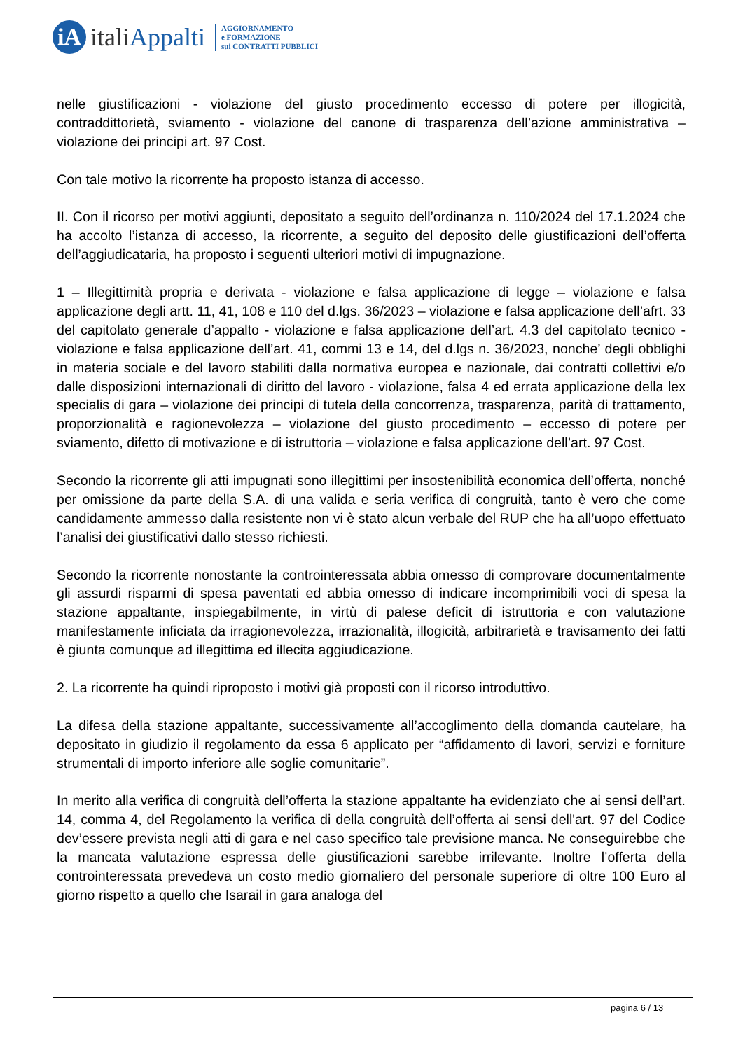iA
italiAppalti
AGGIORNAMENTO
e FORMAZIONE
sui CONTRATTI PUBBLICI
nelle giustificazioni - violazione del giusto procedimento eccesso di potere per illogicità, contraddittorietà, sviamento - violazione del canone di trasparenza dell’azione amministrativa – violazione dei principi art. 97 Cost.
Con tale motivo la ricorrente ha proposto istanza di accesso.
II. Con il ricorso per motivi aggiunti, depositato a seguito dell’ordinanza n. 110/2024 del 17.1.2024 che ha accolto l’istanza di accesso, la ricorrente, a seguito del deposito delle giustificazioni dell’offerta dell’aggiudicataria, ha proposto i seguenti ulteriori motivi di impugnazione.
1 – Illegittimità propria e derivata - violazione e falsa applicazione di legge – violazione e falsa applicazione degli artt. 11, 41, 108 e 110 del d.lgs. 36/2023 – violazione e falsa applicazione dell’afrt. 33 del capitolato generale d’appalto - violazione e falsa applicazione dell’art. 4.3 del capitolato tecnico - violazione e falsa applicazione dell’art. 41, commi 13 e 14, del d.lgs n. 36/2023, nonche’ degli obblighi in materia sociale e del lavoro stabiliti dalla normativa europea e nazionale, dai contratti collettivi e/o dalle disposizioni internazionali di diritto del lavoro - violazione, falsa 4 ed errata applicazione della lex specialis di gara – violazione dei principi di tutela della concorrenza, trasparenza, parità di trattamento, proporzionalità e ragionevolezza – violazione del giusto procedimento – eccesso di potere per sviamento, difetto di motivazione e di istruttoria – violazione e falsa applicazione dell’art. 97 Cost.
Secondo la ricorrente gli atti impugnati sono illegittimi per insostenibilità economica dell’offerta, nonché per omissione da parte della S.A. di una valida e seria verifica di congruità, tanto è vero che come candidamente ammesso dalla resistente non vi è stato alcun verbale del RUP che ha all’uopo effettuato l’analisi dei giustificativi dallo stesso richiesti.
Secondo la ricorrente nonostante la controinteressata abbia omesso di comprovare documentalmente gli assurdi risparmi di spesa paventati ed abbia omesso di indicare incomprimibili voci di spesa la stazione appaltante, inspiegabilmente, in virtù di palese deficit di istruttoria e con valutazione manifestamente inficiata da irragionevolezza, irrazionalità, illogicità, arbitrarietà e travisamento dei fatti è giunta comunque ad illegittima ed illecita aggiudicazione.
2. La ricorrente ha quindi riproposto i motivi già proposti con il ricorso introduttivo.
La difesa della stazione appaltante, successivamente all’accoglimento della domanda cautelare, ha depositato in giudizio il regolamento da essa 6 applicato per “affidamento di lavori, servizi e forniture strumentali di importo inferiore alle soglie comunitarie”.
In merito alla verifica di congruità dell’offerta la stazione appaltante ha evidenziato che ai sensi dell’art. 14, comma 4, del Regolamento la verifica di della congruità dell’offerta ai sensi dell'art. 97 del Codice dev’essere prevista negli atti di gara e nel caso specifico tale previsione manca. Ne conseguirebbe che la mancata valutazione espressa delle giustificazioni sarebbe irrilevante. Inoltre l’offerta della controinteressata prevedeva un costo medio giornaliero del personale superiore di oltre 100 Euro al giorno rispetto a quello che Isarail in gara analoga del
pagina 6 / 13